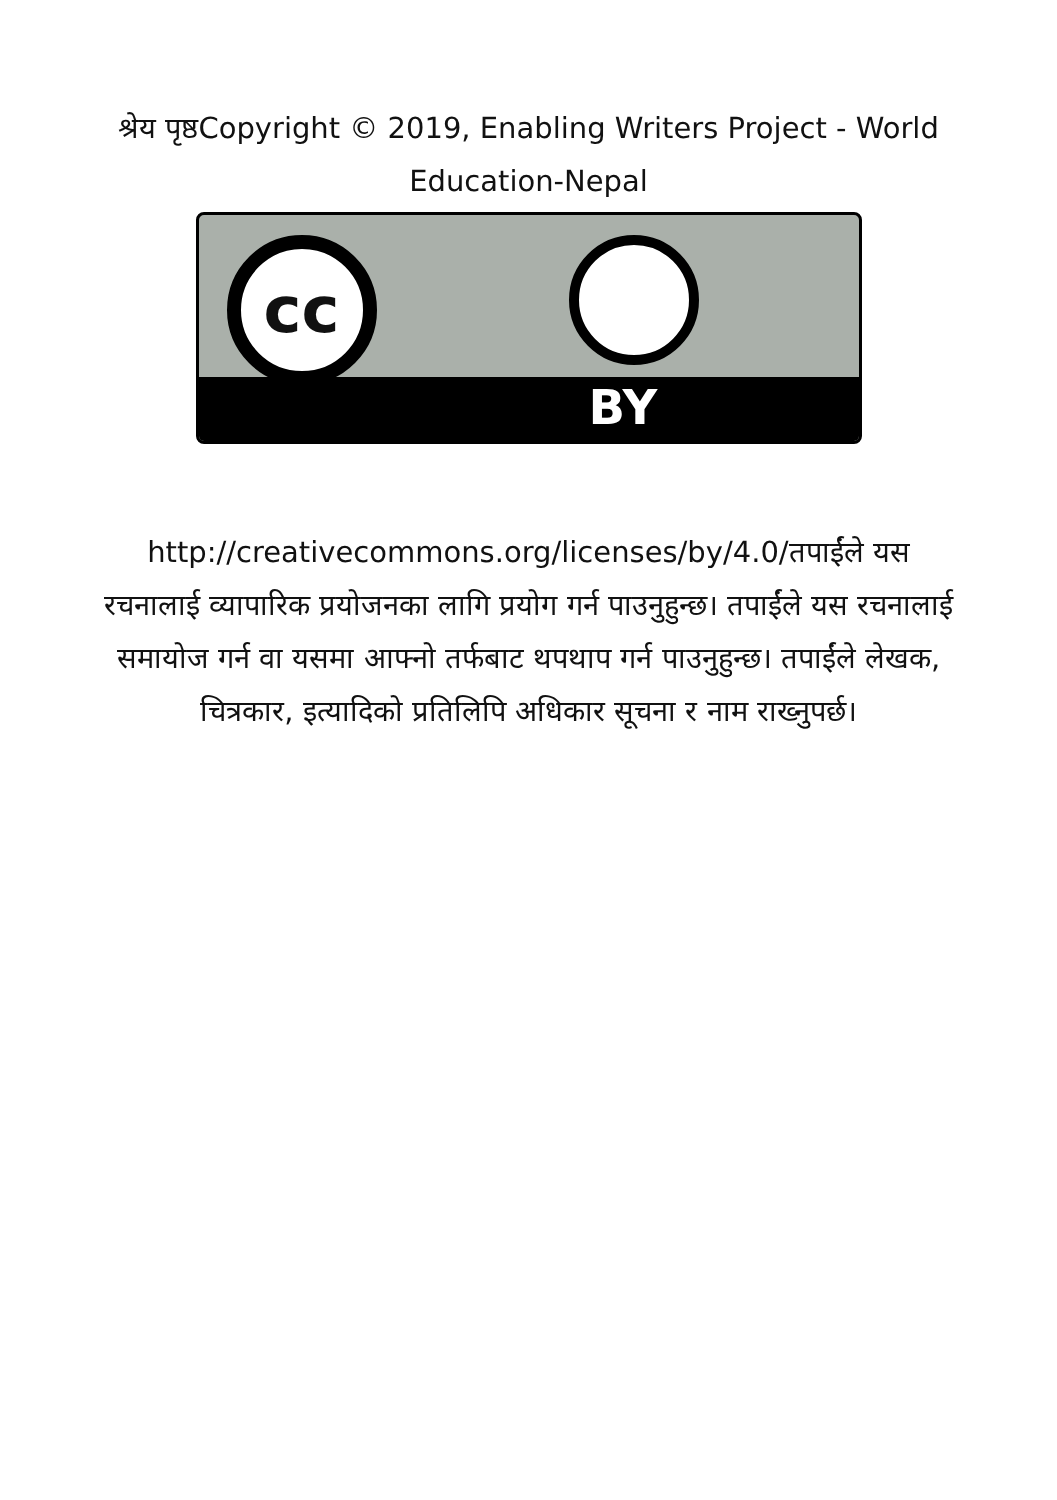श्रेय पृष्ठCopyright © 2019, Enabling Writers Project - World Education-Nepal
cc
BY
http://creativecommons.org/licenses/by/4.0/तपाईंले यस रचनालाई व्यापारिक प्रयोजनका लागि प्रयोग गर्न पाउनुहुन्छ। तपाईंले यस रचनालाई समायोज गर्न वा यसमा आफ्नो तर्फबाट थपथाप गर्न पाउनुहुन्छ। तपाईंले लेखक, चित्रकार, इत्यादिको प्रतिलिपि अधिकार सूचना र नाम राख्नुपर्छ।